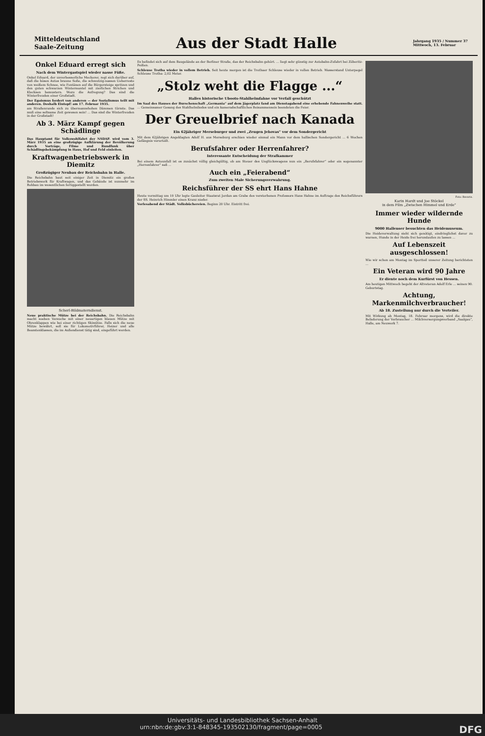Mitteldeutschland
Saale-Zeitung
Aus der Stadt Halle
Jahrgang 1935 / Nummer 37
Mittwoch, 13. Februar
Onkel Eduard erregt sich
Nach dem Wintergastspiel wieder nasse Füße.
Onkel Eduard, der unverbesserliche Meckerer, regt sich darüber auf, daß die bösen Autos braune Soße, die schmutzig-nassen Ueberreste von weißem Schnee, wie Fontänen auf die Bürgersteige spritzen und den guten schwarzen Wintermantel mit zierlichen Strichen und Klecksen bemustern. Wozu die Aufregung? Das sind die Winterfreuden einer Großstadt.
Der Egoismus fordert von anderen — der Sozialismus teilt mit anderen. Deshalb Eintopf! am 17. Februar 1935.
am Straßenrande sich zu übermannshohen Dämmen türmte. Das muß eine seltsame Zeit gewesen sein! ... Das sind die Winterfreuden in der Großstadt!
Ab 3. März Kampf gegen Schädlinge
Das Hauptamt für Volkswohlfahrt der NSDAP. wird vom 3. März 1935 an eine großzügige Aufklärung der Bevölkerung durch Vorträge, Filme und Rundfunk über Schädlingsbekämpfung in Haus, Hof und Feld einleiten.
Kraftwagenbetriebswerk in Diemitz
Großzügiger Neubau der Reichsbahn in Halle.
Die Reichsbahn baut seit einiger Zeit in Diemitz ein großes Betriebswerk für Kraftwagen, und das Gebäude ist nunmehr im Rohbau im wesentlichen fertiggestellt worden.
Scherl-Bildmaterndienst.
Neue praktische Mütze bei der Reichsbahn. Die Reichsbahn macht soeben Versuche mit einer neuartigen blauen Mütze mit Ohrenklappen wie bei einer richtigen Skimütze. Falls sich die neue Mütze bewährt, soll sie für Lokomotivführer, Heizer und alle Beamtenklassen, die im Außendienst tätig sind, eingeführt werden.
Es befindet sich auf dem Baugelände an der Berliner Straße, das der Reichsbahn gehört. ... liegt sehr günstig zur Autobahn-Zufahrt bei Zöberitz-Peißen.
Schleuse Trotha wieder in vollem Betrieb. Seit heute morgen ist die Trothaer Schleuse wieder in vollen Betrieb. Wasserstand Unterpegel Schleuse Trotha: 2,02 Meter.
„Stolz weht die Flagge ...“
Halles historische Uboots-Stahlhelmfahne vor Verfall geschützt
Im Saal des Hauses der Burschenschaft „Germania“ auf dem Jägerplatz fand am Dienstagabend eine erhebende Fahnenweihe statt. ... Gemeinsamer Gesang des Stahlhelmliedes und ein kameradschaftliches Beisammensein beendeten die Feier.
Der Greuelbrief nach Kanada
Ein 62jähriger Merseburger und zwei „Zeugen Jehovas“ vor dem Sondergericht
Mit dem 62jährigen Angeklagten Adolf H. aus Merseburg erschien wieder einmal ein Mann vor dem hallischen Sondergericht ... 6 Wochen Gefängnis verurteilt.
Berufsfahrer oder Herrenfahrer?
Interessante Entscheidung der Strafkammer
Bei einem Autounfall ist es zunächst völlig gleichgültig, ob am Steuer des Unglückswagens nun ein „Berufsfahrer“ oder ein sogenannter „Herrenfahrer“ saß ...
Auch ein „Feierabend“
Zum zweiten Male Sicherungsverwahrung.
Reichsführer der SS ehrt Hans Hahne
Heute vormittag um 10 Uhr legte Gauleiter Staatsrat Jordan am Grabe des verstorbenen Professors Hans Hahne im Auftrage des Reichsführers der SS. Heinrich Himmler einen Kranz nieder.
Vorlesabend der Städt. Volksbüchereien. Beginn 20 Uhr. Eintritt frei.
Foto: Bavaria.
Karin Hardt und Joe Stöckel
in dem Film „Zwischen Himmel und Erde“
Immer wieder wildernde Hunde
9000 Hallenser besuchten das Heidemuseum.
Die Heideverwaltung sieht sich genötigt, eindringlichst davor zu warnen, Hunde in der Heide frei herumlaufen zu lassen ...
Auf Lebenszeit ausgeschlossen!
Wie wir schon am Montag im Sportteil unserer Zeitung berichteten ...
Ein Veteran wird 90 Jahre
Er diente noch dem Kurfürst von Hessen.
Am heutigen Mittwoch begeht der Altveteran Adolf Erle ... seinen 90. Geburtstag.
Achtung, Markenmilchverbraucher!
Ab 18. Zustellung nur durch die Verteiler.
Mit Wirkung ab Montag, 18. Februar morgens, wird die direkte Belieferung der Verbraucher ... Milchversorgungsverband „Saalgau“, Halle, am Neuwerk 7.
Universitäts- und Landesbibliothek Sachsen-Anhalt
urn:nbn:de:gbv:3:1-848345-193502130/fragment/page=0005 DFG